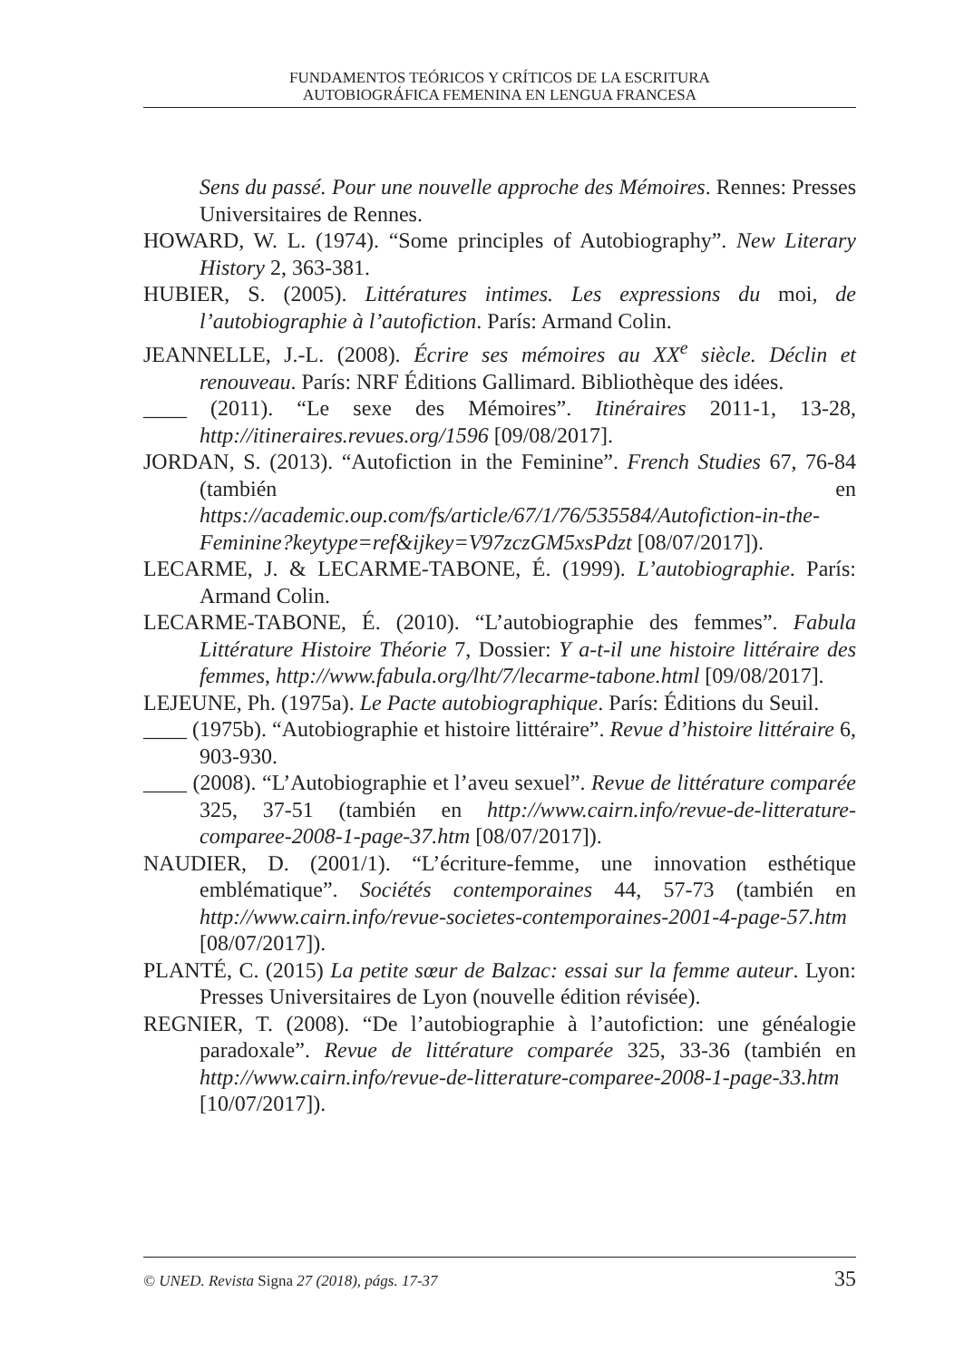FUNDAMENTOS TEÓRICOS Y CRÍTICOS DE LA ESCRITURA
AUTOBIOGRÁFICA FEMENINA EN LENGUA FRANCESA
Sens du passé. Pour une nouvelle approche des Mémoires. Rennes: Presses Universitaires de Rennes.
HOWARD, W. L. (1974). “Some principles of Autobiography”. New Literary History 2, 363-381.
HUBIER, S. (2005). Littératures intimes. Les expressions du moi, de l’autobiographie à l’autofiction. París: Armand Colin.
JEANNELLE, J.-L. (2008). Écrire ses mémoires au XX<sup>e</sup> siècle. Déclin et renouveau. París: NRF Éditions Gallimard. Bibliothèque des idées.
____ (2011). “Le sexe des Mémoires”. Itinéraires 2011-1, 13-28, http://itineraires.revues.org/1596 [09/08/2017].
JORDAN, S. (2013). “Autofiction in the Feminine”. French Studies 67, 76-84 (también en https://academic.oup.com/fs/article/67/1/76/535584/Autofiction-in-the-Feminine?keytype=ref&ijkey=V97zczGM5xsPdzt [08/07/2017]).
LECARME, J. & LECARME-TABONE, É. (1999). L’autobiographie. París: Armand Colin.
LECARME-TABONE, É. (2010). “L’autobiographie des femmes”. Fabula Littérature Histoire Théorie 7, Dossier: Y a-t-il une histoire littéraire des femmes, http://www.fabula.org/lht/7/lecarme-tabone.html [09/08/2017].
LEJEUNE, Ph. (1975a). Le Pacte autobiographique. París: Éditions du Seuil.
____ (1975b). “Autobiographie et histoire littéraire”. Revue d’histoire littéraire 6, 903-930.
____ (2008). “L’Autobiographie et l’aveu sexuel”. Revue de littérature comparée 325, 37-51 (también en http://www.cairn.info/revue-de-litterature-comparee-2008-1-page-37.htm [08/07/2017]).
NAUDIER, D. (2001/1). “L’écriture-femme, une innovation esthétique emblématique”. Sociétés contemporaines 44, 57-73 (también en http://www.cairn.info/revue-societes-contemporaines-2001-4-page-57.htm [08/07/2017]).
PLANTÉ, C. (2015) La petite sœur de Balzac: essai sur la femme auteur. Lyon: Presses Universitaires de Lyon (nouvelle édition révisée).
REGNIER, T. (2008). “De l’autobiographie à l’autofiction: une généalogie paradoxale”. Revue de littérature comparée 325, 33-36 (también en http://www.cairn.info/revue-de-litterature-comparee-2008-1-page-33.htm [10/07/2017]).
© UNED. Revista Signa 27 (2018), págs. 17-37 35